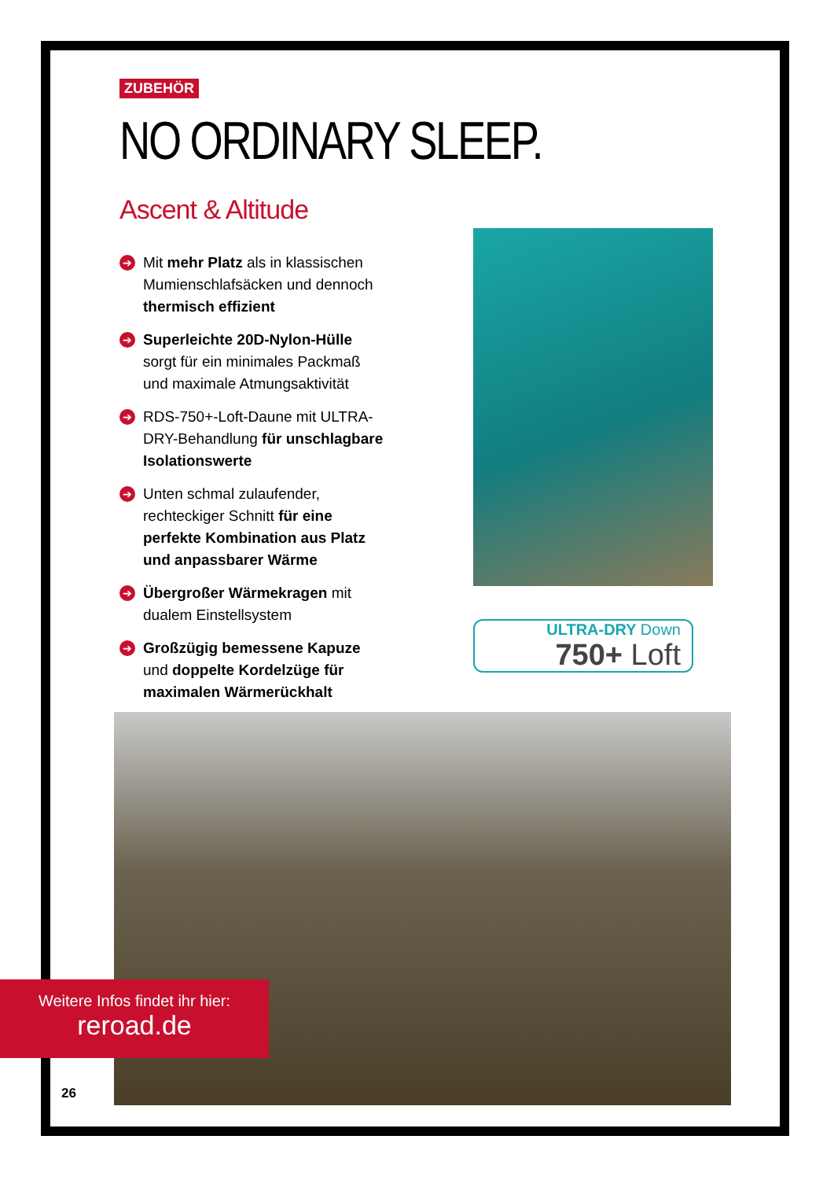ZUBEHÖR
NO ORDINARY SLEEP.
Ascent & Altitude
➔ Mit mehr Platz als in klassischen Mumienschlafsäcken und dennoch thermisch effizient
➔ Superleichte 20D-Nylon-Hülle sorgt für ein minimales Packmaß und maximale Atmungsaktivität
➔ RDS-750+-Loft-Daune mit ULTRA-DRY-Behandlung für unschlagbare Isolationswerte
➔ Unten schmal zulaufender, rechteckiger Schnitt für eine perfekte Kombination aus Platz und anpassbarer Wärme
➔ Übergroßer Wärmekragen mit dualem Einstellsystem
➔ Großzügig bemessene Kapuze und doppelte Kordelzüge für maximalen Wärmerückhalt
ULTRA-DRY Down
750+ Loft
Weitere Infos findet ihr hier:
reroad.de
26